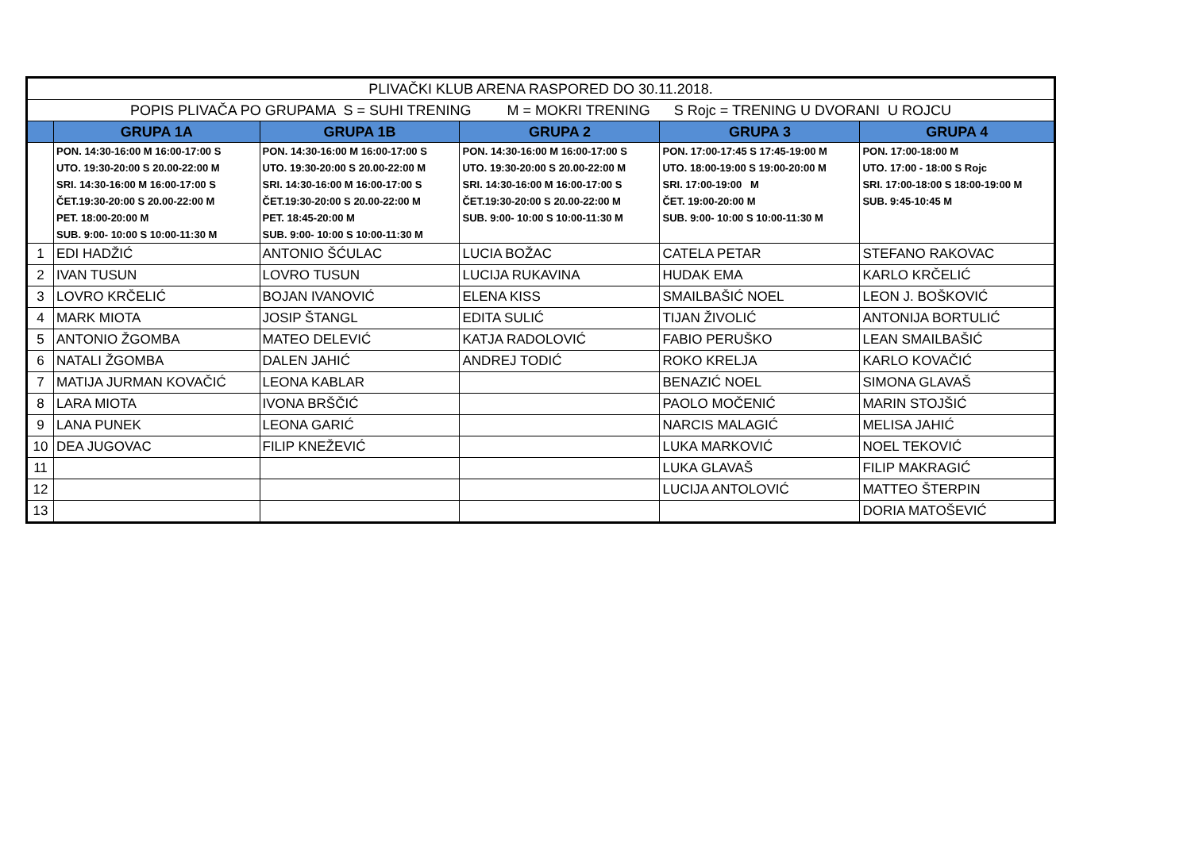| PLIVAČKI KLUB ARENA RASPORED DO 30.11.2018. | | | | | |
| POPIS PLIVAČA PO GRUPAMA S = SUHI TRENING M = MOKRI TRENING S Rojc = TRENING U DVORANI U ROJCU | | | | | |
| | GRUPA 1A | GRUPA 1B | GRUPA 2 | GRUPA 3 | GRUPA 4 |
| | PON. 14:30-16:00 M 16:00-17:00 S UTO. 19:30-20:00 S 20.00-22:00 M SRI. 14:30-16:00 M 16:00-17:00 S ČET.19:30-20:00 S 20.00-22:00 M PET. 18:00-20:00 M SUB. 9:00- 10:00 S 10:00-11:30 M | PON. 14:30-16:00 M 16:00-17:00 S UTO. 19:30-20:00 S 20.00-22:00 M SRI. 14:30-16:00 M 16:00-17:00 S ČET.19:30-20:00 S 20.00-22:00 M PET. 18:45-20:00 M SUB. 9:00- 10:00 S 10:00-11:30 M | PON. 14:30-16:00 M 16:00-17:00 S UTO. 19:30-20:00 S 20.00-22:00 M SRI. 14:30-16:00 M 16:00-17:00 S ČET.19:30-20:00 S 20.00-22:00 M SUB. 9:00- 10:00 S 10:00-11:30 M | PON. 17:00-17:45 S 17:45-19:00 M UTO. 18:00-19:00 S 19:00-20:00 M SRI. 17:00-19:00 M ČET. 19:00-20:00 M SUB. 9:00- 10:00 S 10:00-11:30 M | PON. 17:00-18:00 M UTO. 17:00 - 18:00 S Rojc SRI. 17:00-18:00 S 18:00-19:00 M SUB. 9:45-10:45 M |
| 1 | EDI HADŽIĆ | ANTONIO ŠĆULAC | LUCIA BOŽAC | CATELA PETAR | STEFANO RAKOVAC |
| 2 | IVAN TUSUN | LOVRO TUSUN | LUCIJA RUKAVINA | HUDAK EMA | KARLO KRČELIĆ |
| 3 | LOVRO KRČELIĆ | BOJAN IVANOVIĆ | ELENA KISS | SMAILBAŠIĆ NOEL | LEON J. BOŠKOVIĆ |
| 4 | MARK MIOTA | JOSIP ŠTANGL | EDITA SULIĆ | TIJAN ŽIVOLIĆ | ANTONIJA BORTULIĆ |
| 5 | ANTONIO ŽGOMBA | MATEO DELEVIĆ | KATJA RADOLOVIĆ | FABIO PERUŠKO | LEAN SMAILBAŠIĆ |
| 6 | NATALI ŽGOMBA | DALEN JAHIĆ | ANDREJ TODIĆ | ROKO KRELJA | KARLO KOVAČIĆ |
| 7 | MATIJA JURMAN KOVAČIĆ | LEONA KABLAR | | BENAZIĆ NOEL | SIMONA GLAVAŠ |
| 8 | LARA MIOTA | IVONA BRŠČIĆ | | PAOLO MOČENIĆ | MARIN STOJŠIĆ |
| 9 | LANA PUNEK | LEONA GARIĆ | | NARCIS MALAGIĆ | MELISA JAHIĆ |
| 10 | DEA JUGOVAC | FILIP KNEŽEVIĆ | | LUKA MARKOVIĆ | NOEL TEKOVIĆ |
| 11 | | | | LUKA GLAVAŠ | FILIP MAKRAGIĆ |
| 12 | | | | LUCIJA ANTOLOVIĆ | MATTEO ŠTERPIN |
| 13 | | | | | DORIA MATOŠEVIĆ |